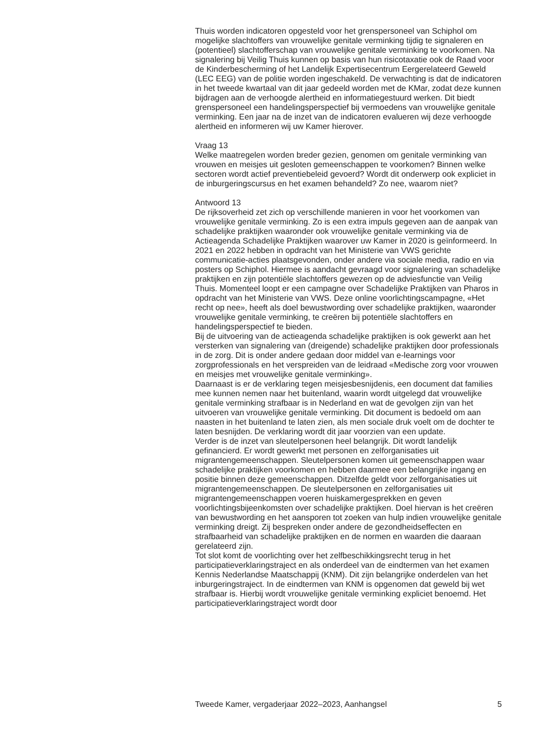Thuis worden indicatoren opgesteld voor het grenspersoneel van Schiphol om mogelijke slachtoffers van vrouwelijke genitale verminking tijdig te signaleren en (potentieel) slachtofferschap van vrouwelijke genitale verminking te voorkomen. Na signalering bij Veilig Thuis kunnen op basis van hun risicotaxatie ook de Raad voor de Kinderbescherming of het Landelijk Expertisecentrum Eergerelateerd Geweld (LEC EEG) van de politie worden ingeschakeld. De verwachting is dat de indicatoren in het tweede kwartaal van dit jaar gedeeld worden met de KMar, zodat deze kunnen bijdragen aan de verhoogde alertheid en informatiegestuurd werken. Dit biedt grenspersoneel een handelingsperspectief bij vermoedens van vrouwelijke genitale verminking. Een jaar na de inzet van de indicatoren evalueren wij deze verhoogde alertheid en informeren wij uw Kamer hierover.
Vraag 13
Welke maatregelen worden breder gezien, genomen om genitale verminking van vrouwen en meisjes uit gesloten gemeenschappen te voorkomen? Binnen welke sectoren wordt actief preventiebeleid gevoerd? Wordt dit onderwerp ook expliciet in de inburgeringscursus en het examen behandeld? Zo nee, waarom niet?
Antwoord 13
De rijksoverheid zet zich op verschillende manieren in voor het voorkomen van vrouwelijke genitale verminking. Zo is een extra impuls gegeven aan de aanpak van schadelijke praktijken waaronder ook vrouwelijke genitale verminking via de Actieagenda Schadelijke Praktijken waarover uw Kamer in 2020 is geïnformeerd. In 2021 en 2022 hebben in opdracht van het Ministerie van VWS gerichte communicatie-acties plaatsgevonden, onder andere via sociale media, radio en via posters op Schiphol. Hiermee is aandacht gevraagd voor signalering van schadelijke praktijken en zijn potentiële slachtoffers gewezen op de adviesfunctie van Veilig Thuis. Momenteel loopt er een campagne over Schadelijke Praktijken van Pharos in opdracht van het Ministerie van VWS. Deze online voorlichtingscampagne, «Het recht op nee», heeft als doel bewustwording over schadelijke praktijken, waaronder vrouwelijke genitale verminking, te creëren bij potentiële slachtoffers en handelingsperspectief te bieden.
Bij de uitvoering van de actieagenda schadelijke praktijken is ook gewerkt aan het versterken van signalering van (dreigende) schadelijke praktijken door professionals in de zorg. Dit is onder andere gedaan door middel van e-learnings voor zorgprofessionals en het verspreiden van de leidraad «Medische zorg voor vrouwen en meisjes met vrouwelijke genitale verminking».
Daarnaast is er de verklaring tegen meisjesbesnijdenis, een document dat families mee kunnen nemen naar het buitenland, waarin wordt uitgelegd dat vrouwelijke genitale verminking strafbaar is in Nederland en wat de gevolgen zijn van het uitvoeren van vrouwelijke genitale verminking. Dit document is bedoeld om aan naasten in het buitenland te laten zien, als men sociale druk voelt om de dochter te laten besnijden. De verklaring wordt dit jaar voorzien van een update.
Verder is de inzet van sleutelpersonen heel belangrijk. Dit wordt landelijk gefinancierd. Er wordt gewerkt met personen en zelforganisaties uit migrantengemeenschappen. Sleutelpersonen komen uit gemeenschappen waar schadelijke praktijken voorkomen en hebben daarmee een belangrijke ingang en positie binnen deze gemeenschappen. Ditzelfde geldt voor zelforganisaties uit migrantengemeenschappen. De sleutelpersonen en zelforganisaties uit migrantengemeenschappen voeren huiskamergesprekken en geven voorlichtingsbijeenkomsten over schadelijke praktijken. Doel hiervan is het creëren van bewustwording en het aansporen tot zoeken van hulp indien vrouwelijke genitale verminking dreigt. Zij bespreken onder andere de gezondheidseffecten en strafbaarheid van schadelijke praktijken en de normen en waarden die daaraan gerelateerd zijn.
Tot slot komt de voorlichting over het zelfbeschikkingsrecht terug in het participatieverklaringstraject en als onderdeel van de eindtermen van het examen Kennis Nederlandse Maatschappij (KNM). Dit zijn belangrijke onderdelen van het inburgeringstraject. In de eindtermen van KNM is opgenomen dat geweld bij wet strafbaar is. Hierbij wordt vrouwelijke genitale verminking expliciet benoemd. Het participatieverklaringstraject wordt door
Tweede Kamer, vergaderjaar 2022–2023, Aanhangsel 5